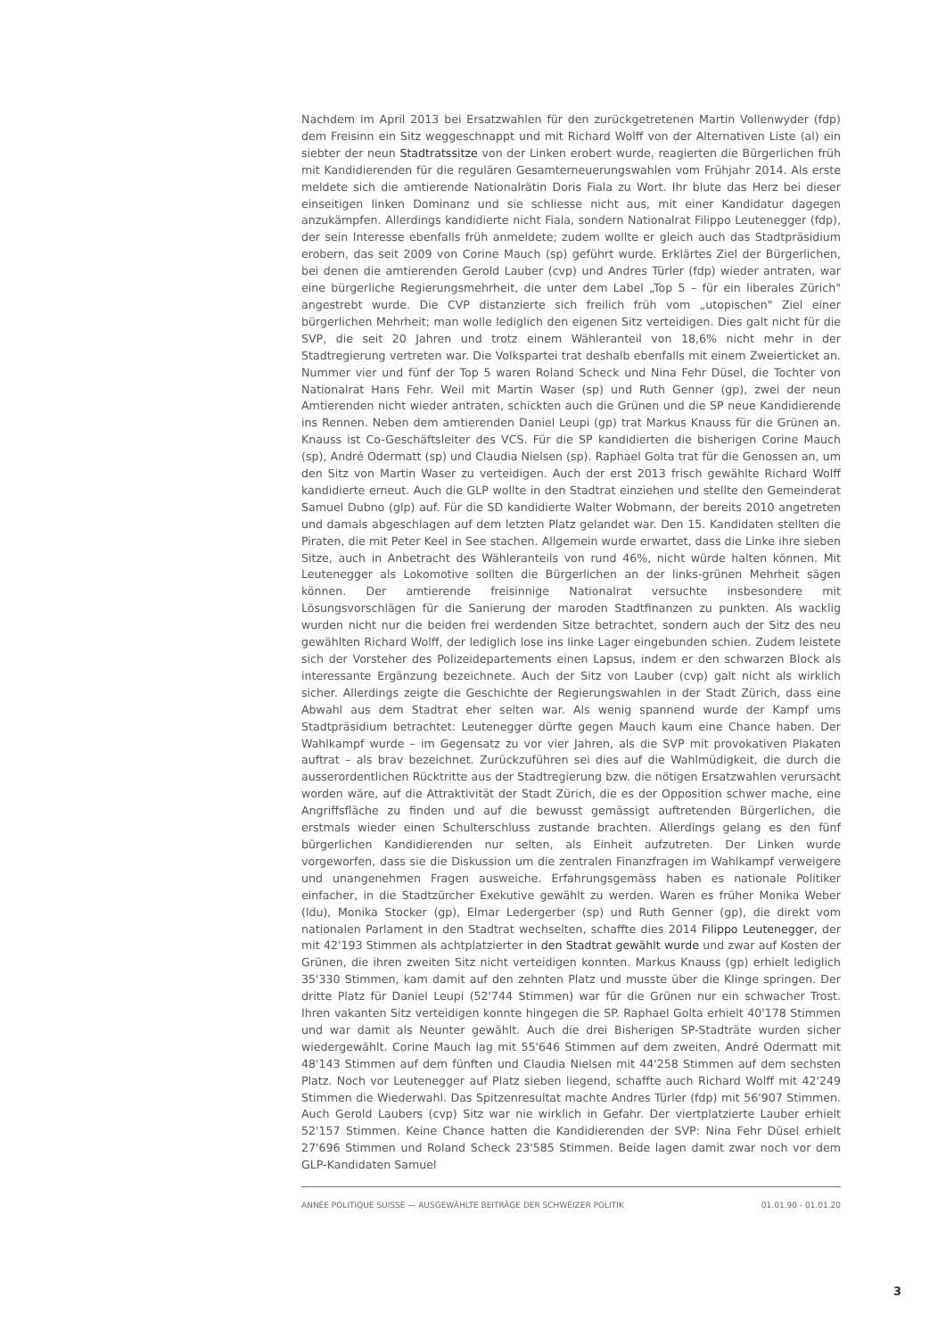Nachdem im April 2013 bei Ersatzwahlen für den zurückgetretenen Martin Vollenwyder (fdp) dem Freisinn ein Sitz weggeschnappt und mit Richard Wolff von der Alternativen Liste (al) ein siebter der neun Stadtratssitze von der Linken erobert wurde, reagierten die Bürgerlichen früh mit Kandidierenden für die regulären Gesamterneuerungswahlen vom Frühjahr 2014. Als erste meldete sich die amtierende Nationalrätin Doris Fiala zu Wort. Ihr blute das Herz bei dieser einseitigen linken Dominanz und sie schliesse nicht aus, mit einer Kandidatur dagegen anzukämpfen. Allerdings kandidierte nicht Fiala, sondern Nationalrat Filippo Leutenegger (fdp), der sein Interesse ebenfalls früh anmeldete; zudem wollte er gleich auch das Stadtpräsidium erobern, das seit 2009 von Corine Mauch (sp) geführt wurde. Erklärtes Ziel der Bürgerlichen, bei denen die amtierenden Gerold Lauber (cvp) und Andres Türler (fdp) wieder antraten, war eine bürgerliche Regierungsmehrheit, die unter dem Label „Top 5 – für ein liberales Zürich" angestrebt wurde. Die CVP distanzierte sich freilich früh vom „utopischen" Ziel einer bürgerlichen Mehrheit; man wolle lediglich den eigenen Sitz verteidigen. Dies galt nicht für die SVP, die seit 20 Jahren und trotz einem Wähleranteil von 18,6% nicht mehr in der Stadtregierung vertreten war. Die Volkspartei trat deshalb ebenfalls mit einem Zweierticket an. Nummer vier und fünf der Top 5 waren Roland Scheck und Nina Fehr Düsel, die Tochter von Nationalrat Hans Fehr. Weil mit Martin Waser (sp) und Ruth Genner (gp), zwei der neun Amtierenden nicht wieder antraten, schickten auch die Grünen und die SP neue Kandidierende ins Rennen. Neben dem amtierenden Daniel Leupi (gp) trat Markus Knauss für die Grünen an. Knauss ist Co-Geschäftsleiter des VCS. Für die SP kandidierten die bisherigen Corine Mauch (sp), André Odermatt (sp) und Claudia Nielsen (sp). Raphael Golta trat für die Genossen an, um den Sitz von Martin Waser zu verteidigen. Auch der erst 2013 frisch gewählte Richard Wolff kandidierte erneut. Auch die GLP wollte in den Stadtrat einziehen und stellte den Gemeinderat Samuel Dubno (glp) auf. Für die SD kandidierte Walter Wobmann, der bereits 2010 angetreten und damals abgeschlagen auf dem letzten Platz gelandet war. Den 15. Kandidaten stellten die Piraten, die mit Peter Keel in See stachen. Allgemein wurde erwartet, dass die Linke ihre sieben Sitze, auch in Anbetracht des Wähleranteils von rund 46%, nicht würde halten können. Mit Leutenegger als Lokomotive sollten die Bürgerlichen an der links-grünen Mehrheit sägen können. Der amtierende freisinnige Nationalrat versuchte insbesondere mit Lösungsvorschlägen für die Sanierung der maroden Stadtfinanzen zu punkten. Als wacklig wurden nicht nur die beiden frei werdenden Sitze betrachtet, sondern auch der Sitz des neu gewählten Richard Wolff, der lediglich lose ins linke Lager eingebunden schien. Zudem leistete sich der Vorsteher des Polizeidepartements einen Lapsus, indem er den schwarzen Block als interessante Ergänzung bezeichnete. Auch der Sitz von Lauber (cvp) galt nicht als wirklich sicher. Allerdings zeigte die Geschichte der Regierungswahlen in der Stadt Zürich, dass eine Abwahl aus dem Stadtrat eher selten war. Als wenig spannend wurde der Kampf ums Stadtpräsidium betrachtet: Leutenegger dürfte gegen Mauch kaum eine Chance haben. Der Wahlkampf wurde – im Gegensatz zu vor vier Jahren, als die SVP mit provokativen Plakaten auftrat – als brav bezeichnet. Zurückzuführen sei dies auf die Wahlmüdigkeit, die durch die ausserordentlichen Rücktritte aus der Stadtregierung bzw. die nötigen Ersatzwahlen verursacht worden wäre, auf die Attraktivität der Stadt Zürich, die es der Opposition schwer mache, eine Angriffsfläche zu finden und auf die bewusst gemässigt auftretenden Bürgerlichen, die erstmals wieder einen Schulterschluss zustande brachten. Allerdings gelang es den fünf bürgerlichen Kandidierenden nur selten, als Einheit aufzutreten. Der Linken wurde vorgeworfen, dass sie die Diskussion um die zentralen Finanzfragen im Wahlkampf verweigere und unangenehmen Fragen ausweiche. Erfahrungsgemäss haben es nationale Politiker einfacher, in die Stadtzürcher Exekutive gewählt zu werden. Waren es früher Monika Weber (ldu), Monika Stocker (gp), Elmar Ledergerber (sp) und Ruth Genner (gp), die direkt vom nationalen Parlament in den Stadtrat wechselten, schaffte dies 2014 Filippo Leutenegger, der mit 42'193 Stimmen als achtplatzierter in den Stadtrat gewählt wurde und zwar auf Kosten der Grünen, die ihren zweiten Sitz nicht verteidigen konnten. Markus Knauss (gp) erhielt lediglich 35'330 Stimmen, kam damit auf den zehnten Platz und musste über die Klinge springen. Der dritte Platz für Daniel Leupi (52'744 Stimmen) war für die Grünen nur ein schwacher Trost. Ihren vakanten Sitz verteidigen konnte hingegen die SP. Raphael Golta erhielt 40'178 Stimmen und war damit als Neunter gewählt. Auch die drei Bisherigen SP-Stadträte wurden sicher wiedergewählt. Corine Mauch lag mit 55'646 Stimmen auf dem zweiten, André Odermatt mit 48'143 Stimmen auf dem fünften und Claudia Nielsen mit 44'258 Stimmen auf dem sechsten Platz. Noch vor Leutenegger auf Platz sieben liegend, schaffte auch Richard Wolff mit 42'249 Stimmen die Wiederwahl. Das Spitzenresultat machte Andres Türler (fdp) mit 56'907 Stimmen. Auch Gerold Laubers (cvp) Sitz war nie wirklich in Gefahr. Der viertplatzierte Lauber erhielt 52'157 Stimmen. Keine Chance hatten die Kandidierenden der SVP: Nina Fehr Düsel erhielt 27'696 Stimmen und Roland Scheck 23'585 Stimmen. Beide lagen damit zwar noch vor dem GLP-Kandidaten Samuel
ANNÉE POLITIQUE SUISSE — AUSGEWÄHLTE BEITRÄGE DER SCHWEIZER POLITIK 01.01.90 - 01.01.20
3